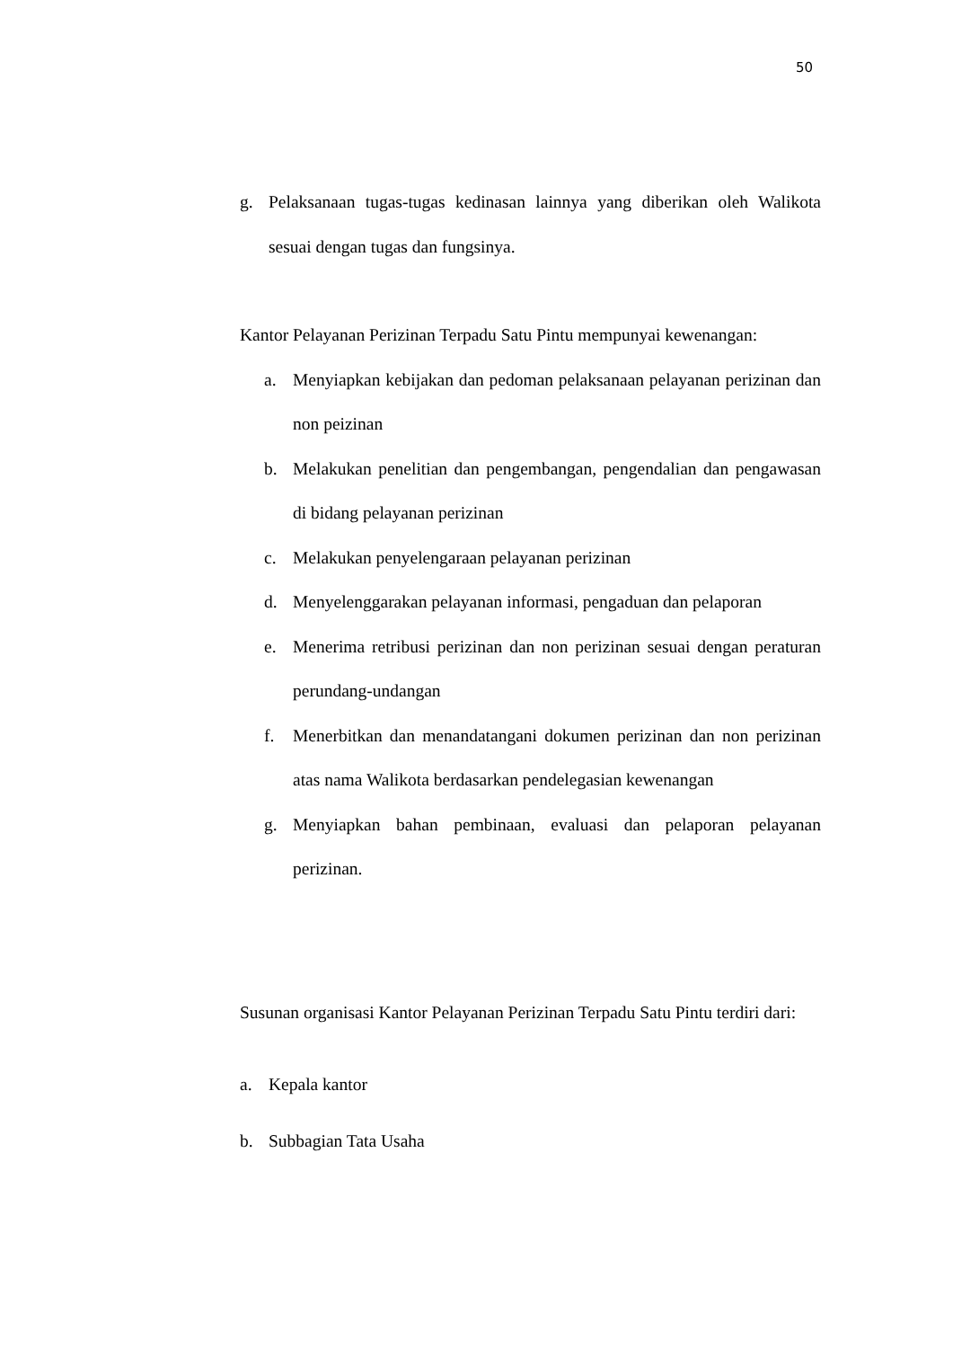50
g. Pelaksanaan tugas-tugas kedinasan lainnya yang diberikan oleh Walikota sesuai dengan tugas dan fungsinya.
Kantor Pelayanan Perizinan Terpadu Satu Pintu mempunyai kewenangan:
a. Menyiapkan kebijakan dan pedoman pelaksanaan pelayanan perizinan dan non peizinan
b. Melakukan penelitian dan pengembangan, pengendalian dan pengawasan di bidang pelayanan perizinan
c. Melakukan penyelengaraan pelayanan perizinan
d. Menyelenggarakan pelayanan informasi, pengaduan dan pelaporan
e. Menerima retribusi perizinan dan non perizinan sesuai dengan peraturan perundang-undangan
f. Menerbitkan dan menandatangani dokumen perizinan dan non perizinan atas nama Walikota berdasarkan pendelegasian kewenangan
g. Menyiapkan bahan pembinaan, evaluasi dan pelaporan pelayanan perizinan.
Susunan organisasi Kantor Pelayanan Perizinan Terpadu Satu Pintu terdiri dari:
a. Kepala kantor
b. Subbagian Tata Usaha